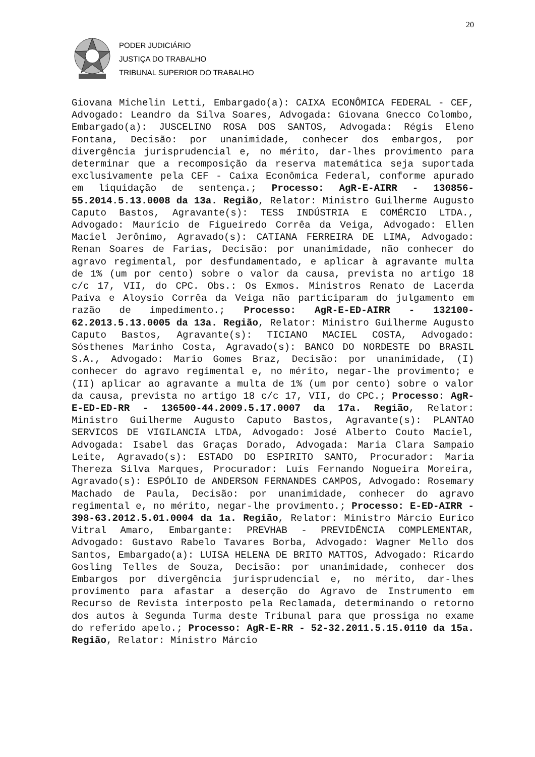20
PODER JUDICIÁRIO
JUSTIÇA DO TRABALHO
TRIBUNAL SUPERIOR DO TRABALHO
Giovana Michelin Letti, Embargado(a): CAIXA ECONÔMICA FEDERAL - CEF, Advogado: Leandro da Silva Soares, Advogada: Giovana Gnecco Colombo, Embargado(a): JUSCELINO ROSA DOS SANTOS, Advogada: Régis Eleno Fontana, Decisão: por unanimidade, conhecer dos embargos, por divergência jurisprudencial e, no mérito, dar-lhes provimento para determinar que a recomposição da reserva matemática seja suportada exclusivamente pela CEF - Caixa Econômica Federal, conforme apurado em liquidação de sentença.; Processo: AgR-E-AIRR - 130856-55.2014.5.13.0008 da 13a. Região, Relator: Ministro Guilherme Augusto Caputo Bastos, Agravante(s): TESS INDÚSTRIA E COMÉRCIO LTDA., Advogado: Maurício de Figueiredo Corrêa da Veiga, Advogado: Ellen Maciel Jerônimo, Agravado(s): CATIANA FERREIRA DE LIMA, Advogado: Renan Soares de Farias, Decisão: por unanimidade, não conhecer do agravo regimental, por desfundamentado, e aplicar à agravante multa de 1% (um por cento) sobre o valor da causa, prevista no artigo 18 c/c 17, VII, do CPC. Obs.: Os Exmos. Ministros Renato de Lacerda Paiva e Aloysio Corrêa da Veiga não participaram do julgamento em razão de impedimento.; Processo: AgR-E-ED-AIRR - 132100-62.2013.5.13.0005 da 13a. Região, Relator: Ministro Guilherme Augusto Caputo Bastos, Agravante(s): TICIANO MACIEL COSTA, Advogado: Sósthenes Marinho Costa, Agravado(s): BANCO DO NORDESTE DO BRASIL S.A., Advogado: Mario Gomes Braz, Decisão: por unanimidade, (I) conhecer do agravo regimental e, no mérito, negar-lhe provimento; e (II) aplicar ao agravante a multa de 1% (um por cento) sobre o valor da causa, prevista no artigo 18 c/c 17, VII, do CPC.; Processo: AgR-E-ED-ED-RR - 136500-44.2009.5.17.0007 da 17a. Região, Relator: Ministro Guilherme Augusto Caputo Bastos, Agravante(s): PLANTAO SERVICOS DE VIGILANCIA LTDA, Advogado: José Alberto Couto Maciel, Advogada: Isabel das Graças Dorado, Advogada: Maria Clara Sampaio Leite, Agravado(s): ESTADO DO ESPIRITO SANTO, Procurador: Maria Thereza Silva Marques, Procurador: Luís Fernando Nogueira Moreira, Agravado(s): ESPÓLIO de ANDERSON FERNANDES CAMPOS, Advogado: Rosemary Machado de Paula, Decisão: por unanimidade, conhecer do agravo regimental e, no mérito, negar-lhe provimento.; Processo: E-ED-AIRR - 398-63.2012.5.01.0004 da 1a. Região, Relator: Ministro Márcio Eurico Vitral Amaro, Embargante: PREVHAB - PREVIDÊNCIA COMPLEMENTAR, Advogado: Gustavo Rabelo Tavares Borba, Advogado: Wagner Mello dos Santos, Embargado(a): LUISA HELENA DE BRITO MATTOS, Advogado: Ricardo Gosling Telles de Souza, Decisão: por unanimidade, conhecer dos Embargos por divergência jurisprudencial e, no mérito, dar-lhes provimento para afastar a deserção do Agravo de Instrumento em Recurso de Revista interposto pela Reclamada, determinando o retorno dos autos à Segunda Turma deste Tribunal para que prossiga no exame do referido apelo.; Processo: AgR-E-RR - 52-32.2011.5.15.0110 da 15a. Região, Relator: Ministro Márcio